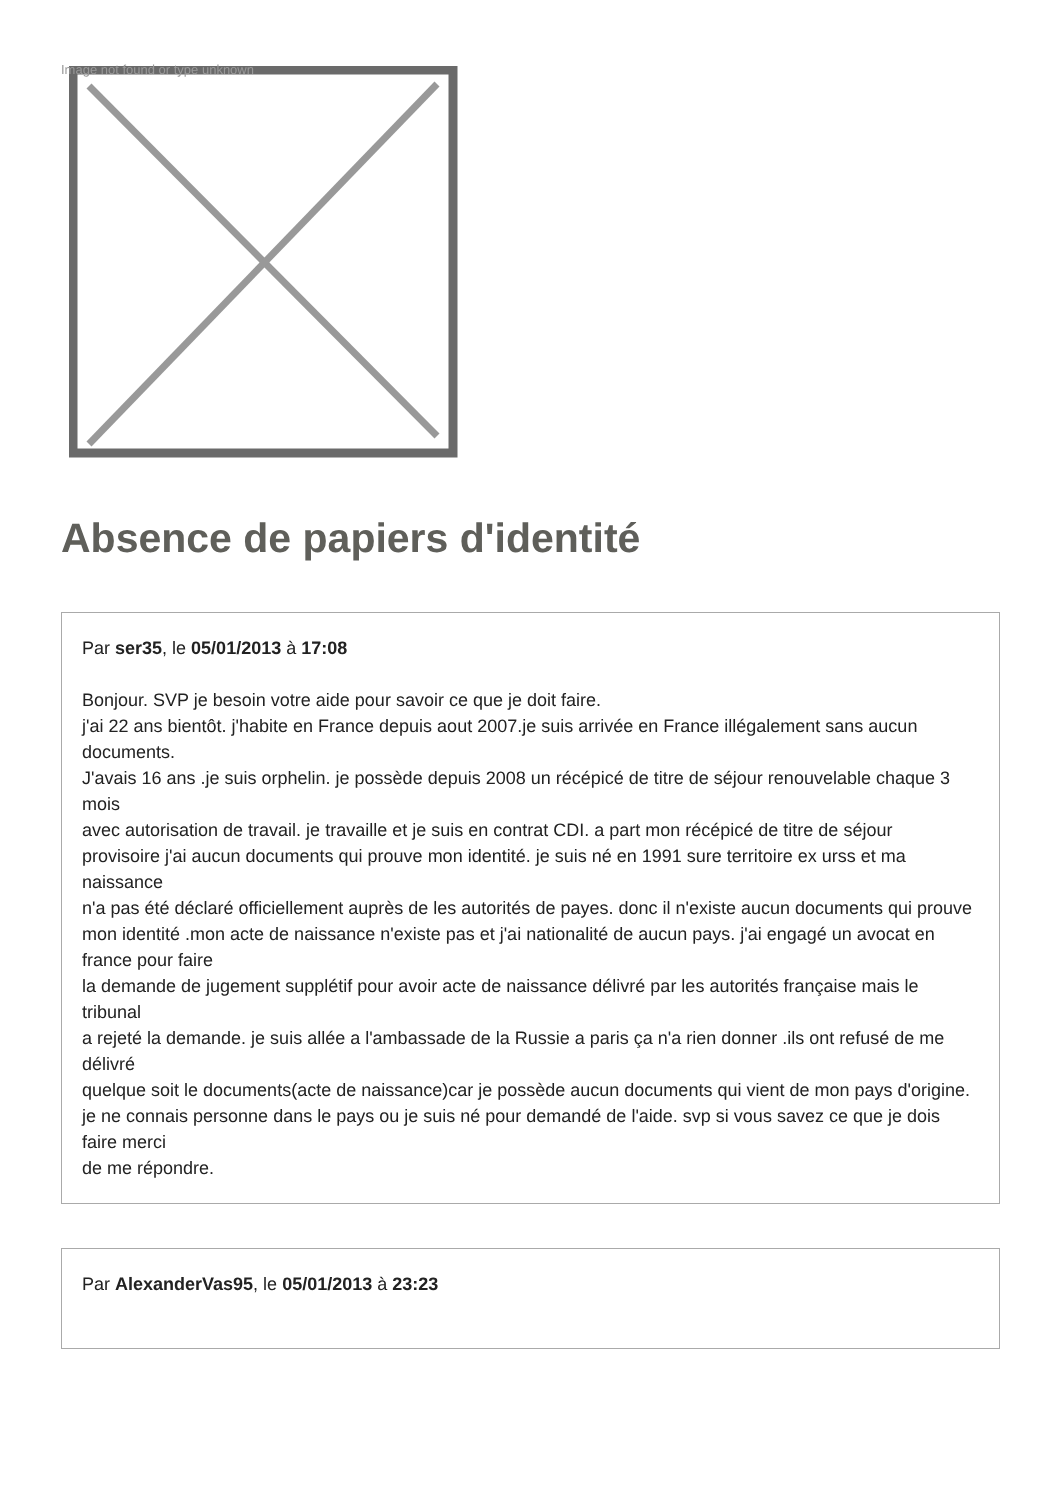Image not found or type unknown
Absence de papiers d'identité
Par ser35, le 05/01/2013 à 17:08
Bonjour. SVP je besoin votre aide pour savoir ce que je doit faire.
j'ai 22 ans bientôt. j'habite en France depuis aout 2007.je suis arrivée en France illégalement sans aucun documents.
J'avais 16 ans .je suis orphelin. je possède depuis 2008 un récépicé de titre de séjour renouvelable chaque 3 mois
avec autorisation de travail. je travaille et je suis en contrat CDI. a part mon récépicé de titre de séjour
provisoire j'ai aucun documents qui prouve mon identité. je suis né en 1991 sure territoire ex urss et ma naissance
n'a pas été déclaré officiellement auprès de les autorités de payes. donc il n'existe aucun documents qui prouve
mon identité .mon acte de naissance n'existe pas et j'ai nationalité de aucun pays. j'ai engagé un avocat en france pour faire
la demande de jugement supplétif pour avoir acte de naissance délivré par les autorités française mais le tribunal
a rejeté la demande. je suis allée a l'ambassade de la Russie a paris ça n'a rien donner .ils ont refusé de me délivré
quelque soit le documents(acte de naissance)car je possède aucun documents qui vient de mon pays d'origine.
je ne connais personne dans le pays ou je suis né pour demandé de l'aide. svp si vous savez ce que je dois faire merci
de me répondre.
Par AlexanderVas95, le 05/01/2013 à 23:23